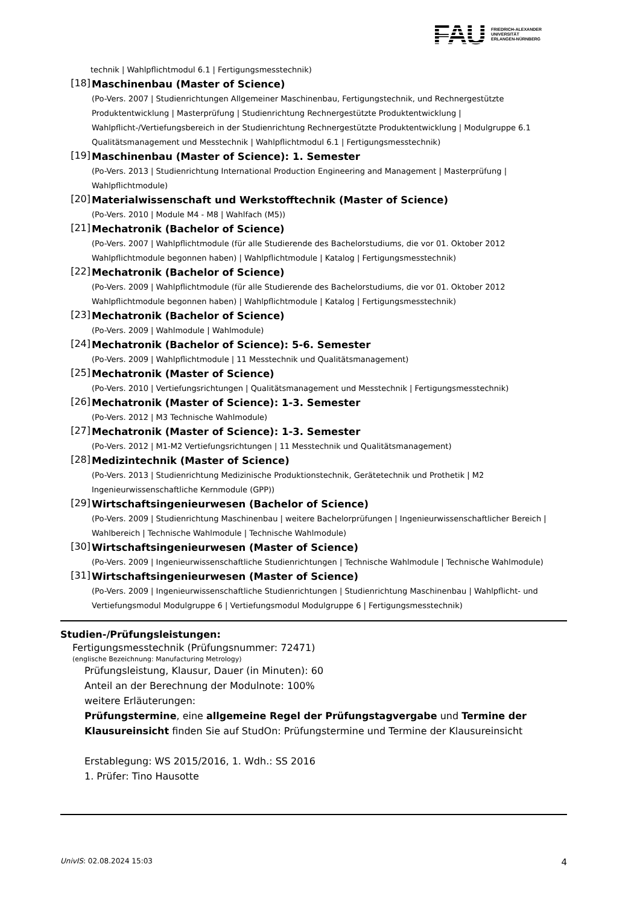FAU
FRIEDRICH-ALEXANDER
UNIVERSITÄT
ERLANGEN-NÜRNBERG
technik | Wahlpflichtmodul 6.1 | Fertigungsmesstechnik)
[18]
Maschinenbau (Master of Science)
(Po-Vers. 2007 | Studienrichtungen Allgemeiner Maschinenbau, Fertigungstechnik, und Rechnergestützte Produktentwicklung | Masterprüfung | Studienrichtung Rechnergestützte Produktentwicklung | Wahlpflicht-/Vertiefungsbereich in der Studienrichtung Rechnergestützte Produktentwicklung | Modulgruppe 6.1 Qualitätsmanagement und Messtechnik | Wahlpflichtmodul 6.1 | Fertigungsmesstechnik)
[19]
Maschinenbau (Master of Science): 1. Semester
(Po-Vers. 2013 | Studienrichtung International Production Engineering and Management | Masterprüfung | Wahlpflichtmodule)
[20]
Materialwissenschaft und Werkstofftechnik (Master of Science)
(Po-Vers. 2010 | Module M4 - M8 | Wahlfach (M5))
[21]
Mechatronik (Bachelor of Science)
(Po-Vers. 2007 | Wahlpflichtmodule (für alle Studierende des Bachelorstudiums, die vor 01. Oktober 2012 Wahlpflichtmodule begonnen haben) | Wahlpflichtmodule | Katalog | Fertigungsmesstechnik)
[22]
Mechatronik (Bachelor of Science)
(Po-Vers. 2009 | Wahlpflichtmodule (für alle Studierende des Bachelorstudiums, die vor 01. Oktober 2012 Wahlpflichtmodule begonnen haben) | Wahlpflichtmodule | Katalog | Fertigungsmesstechnik)
[23]
Mechatronik (Bachelor of Science)
(Po-Vers. 2009 | Wahlmodule | Wahlmodule)
[24]
Mechatronik (Bachelor of Science): 5-6. Semester
(Po-Vers. 2009 | Wahlpflichtmodule | 11 Messtechnik und Qualitätsmanagement)
[25]
Mechatronik (Master of Science)
(Po-Vers. 2010 | Vertiefungsrichtungen | Qualitätsmanagement und Messtechnik | Fertigungsmesstechnik)
[26]
Mechatronik (Master of Science): 1-3. Semester
(Po-Vers. 2012 | M3 Technische Wahlmodule)
[27]
Mechatronik (Master of Science): 1-3. Semester
(Po-Vers. 2012 | M1-M2 Vertiefungsrichtungen | 11 Messtechnik und Qualitätsmanagement)
[28]
Medizintechnik (Master of Science)
(Po-Vers. 2013 | Studienrichtung Medizinische Produktionstechnik, Gerätetechnik und Prothetik | M2 Ingenieurwissenschaftliche Kernmodule (GPP))
[29]
Wirtschaftsingenieurwesen (Bachelor of Science)
(Po-Vers. 2009 | Studienrichtung Maschinenbau | weitere Bachelorprüfungen | Ingenieurwissenschaftlicher Bereich | Wahlbereich | Technische Wahlmodule | Technische Wahlmodule)
[30]
Wirtschaftsingenieurwesen (Master of Science)
(Po-Vers. 2009 | Ingenieurwissenschaftliche Studienrichtungen | Technische Wahlmodule | Technische Wahlmodule)
[31]
Wirtschaftsingenieurwesen (Master of Science)
(Po-Vers. 2009 | Ingenieurwissenschaftliche Studienrichtungen | Studienrichtung Maschinenbau | Wahlpflicht- und Vertiefungsmodul Modulgruppe 6 | Vertiefungsmodul Modulgruppe 6 | Fertigungsmesstechnik)
Studien-/Prüfungsleistungen:
Fertigungsmesstechnik (Prüfungsnummer: 72471)
(englische Bezeichnung: Manufacturing Metrology)
Prüfungsleistung, Klausur, Dauer (in Minuten): 60
Anteil an der Berechnung der Modulnote: 100%
weitere Erläuterungen:
Prüfungstermine, eine allgemeine Regel der Prüfungstagvergabe und Termine der Klausureinsicht finden Sie auf StudOn: Prüfungstermine und Termine der Klausureinsicht
Erstablegung: WS 2015/2016, 1. Wdh.: SS 2016
1. Prüfer: Tino Hausotte
UnivIS: 02.08.2024 15:03 4